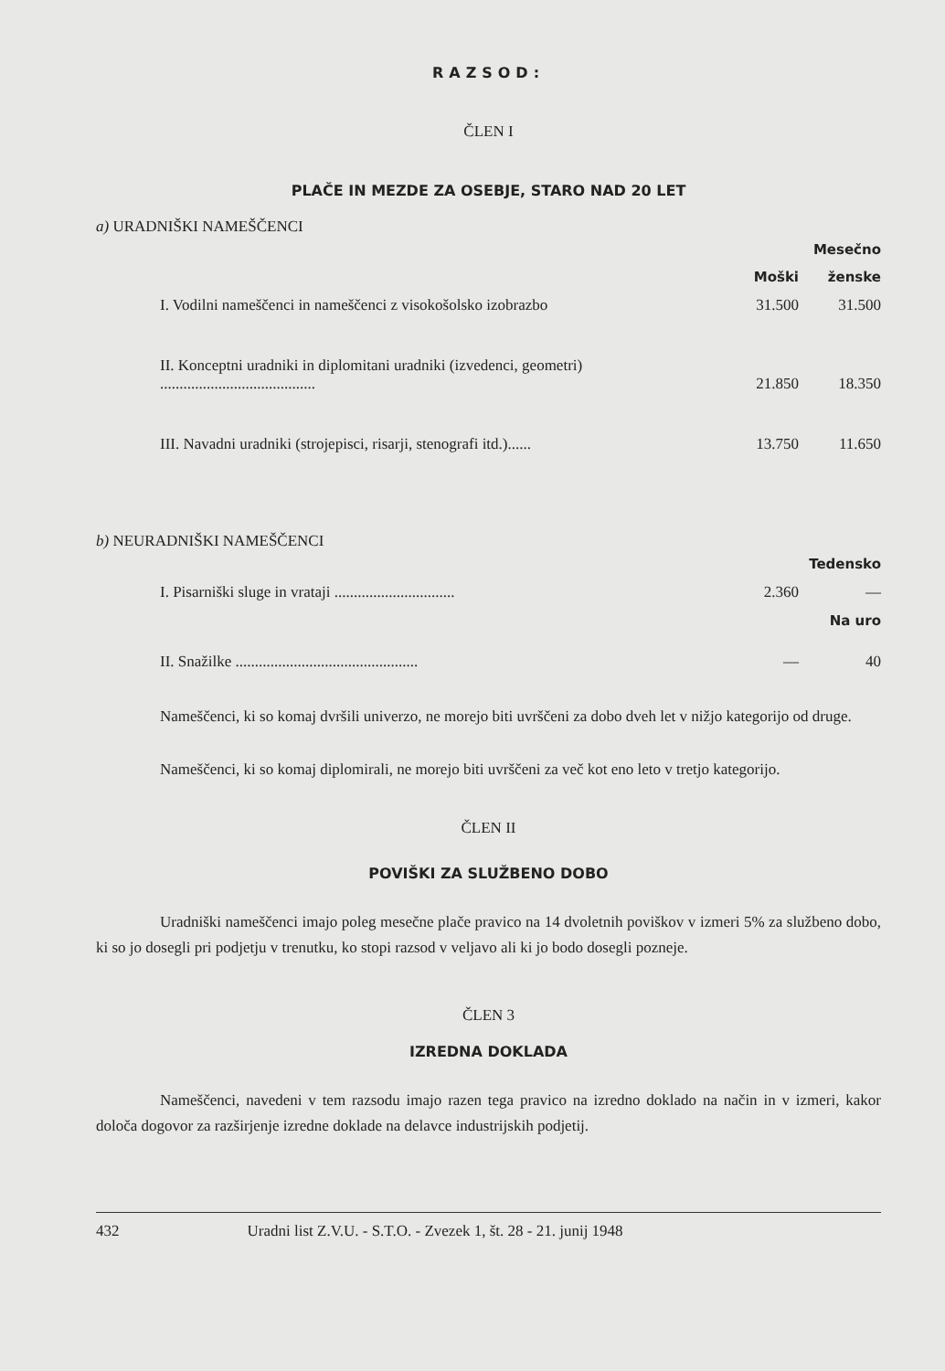RAZSOD:
ČLEN I
PLAČE IN MEZDE ZA OSEBJE, STARO NAD 20 LET
a) URADNIŠKI NAMEŠČENCI
| | Mesečno | |
| | Moški | ženske |
| I. Vodilni nameščenci in nameščenci z visokošolsko izobrazbo | 31.500 | 31.500 |
| II. Konceptni uradniki in diplomitani uradniki (izvedenci, geometri) ........................................ | 21.850 | 18.350 |
| III. Navadni uradniki (strojepisci, risarji, stenografi itd.)...... | 13.750 | 11.650 |
b) NEURADNIŠKI NAMEŠČENCI
| | | Tedensko |
| I. Pisarniški sluge in vrataji ............................... | 2.360 | — |
| | | Na uro |
| II. Snažilke ............................................... | — | 40 |
Nameščenci, ki so komaj dvršili univerzo, ne morejo biti uvrščeni za dobo dveh let v nižjo kategorijo od druge.
Nameščenci, ki so komaj diplomirali, ne morejo biti uvrščeni za več kot eno leto v tretjo kategorijo.
ČLEN II
POVIŠKI ZA SLUŽBENO DOBO
Uradniški nameščenci imajo poleg mesečne plače pravico na 14 dvoletnih poviškov v izmeri 5% za službeno dobo, ki so jo dosegli pri podjetju v trenutku, ko stopi razsod v veljavo ali ki jo bodo dosegli pozneje.
ČLEN 3
IZREDNA DOKLADA
Nameščenci, navedeni v tem razsodu imajo razen tega pravico na izredno doklado na način in v izmeri, kakor določa dogovor za razširjenje izredne doklade na delavce industrijskih podjetij.
432 Uradni list Z.V.U. - S.T.O. - Zvezek 1, št. 28 - 21. junij 1948